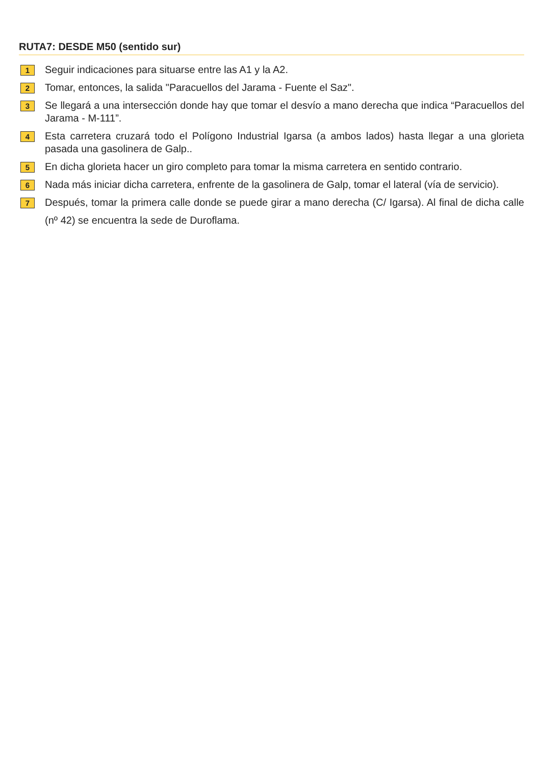RUTA7: DESDE M50 (sentido sur)
1
Seguir indicaciones para situarse entre las A1 y la A2.
2
Tomar, entonces, la salida "Paracuellos del Jarama - Fuente el Saz".
3
Se llegará a una intersección donde hay que tomar el desvío a mano derecha que indica “Paracuellos del Jarama - M-111”.
4
Esta carretera cruzará todo el Polígono Industrial Igarsa (a ambos lados) hasta llegar a una glorieta pasada una gasolinera de Galp..
5
En dicha glorieta hacer un giro completo para tomar la misma carretera en sentido contrario.
6
Nada más iniciar dicha carretera, enfrente de la gasolinera de Galp, tomar el lateral (vía de servicio).
7
Después, tomar la primera calle donde se puede girar a mano derecha (C/ Igarsa). Al final de dicha calle (nº 42) se encuentra la sede de Duroflama.